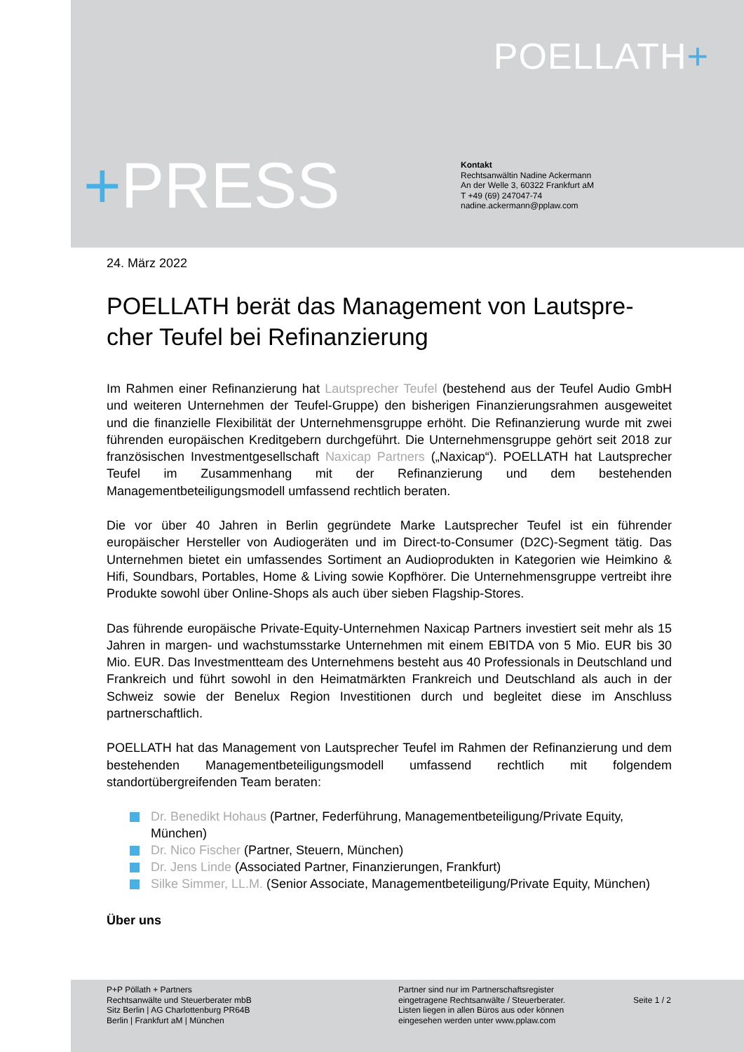POELLATH+
+PRESS
Kontakt
Rechtsanwältin Nadine Ackermann
An der Welle 3, 60322 Frankfurt aM
T +49 (69) 247047-74
nadine.ackermann@pplaw.com
24. März 2022
POELLATH berät das Management von Lautspre-cher Teufel bei Refinanzierung
Im Rahmen einer Refinanzierung hat Lautsprecher Teufel (bestehend aus der Teufel Audio GmbH und weiteren Unternehmen der Teufel-Gruppe) den bisherigen Finanzierungsrahmen ausgeweitet und die finanzielle Flexibilität der Unternehmensgruppe erhöht. Die Refinanzierung wurde mit zwei führenden europäischen Kreditgebern durchgeführt. Die Unternehmensgruppe gehört seit 2018 zur französischen Investmentgesellschaft Naxicap Partners („Naxicap“). POELLATH hat Lautsprecher Teufel im Zusammenhang mit der Refinanzierung und dem bestehenden Managementbeteiligungsmodell umfassend rechtlich beraten.
Die vor über 40 Jahren in Berlin gegründete Marke Lautsprecher Teufel ist ein führender europäischer Hersteller von Audiogeräten und im Direct-to-Consumer (D2C)-Segment tätig. Das Unternehmen bietet ein umfassendes Sortiment an Audioprodukten in Kategorien wie Heimkino & Hifi, Soundbars, Portables, Home & Living sowie Kopfhörer. Die Unternehmensgruppe vertreibt ihre Produkte sowohl über Online-Shops als auch über sieben Flagship-Stores.
Das führende europäische Private-Equity-Unternehmen Naxicap Partners investiert seit mehr als 15 Jahren in margen- und wachstumsstarke Unternehmen mit einem EBITDA von 5 Mio. EUR bis 30 Mio. EUR. Das Investmentteam des Unternehmens besteht aus 40 Professionals in Deutschland und Frankreich und führt sowohl in den Heimatmärkten Frankreich und Deutschland als auch in der Schweiz sowie der Benelux Region Investitionen durch und begleitet diese im Anschluss partnerschaftlich.
POELLATH hat das Management von Lautsprecher Teufel im Rahmen der Refinanzierung und dem bestehenden Managementbeteiligungsmodell umfassend rechtlich mit folgendem standortübergreifenden Team beraten:
Dr. Benedikt Hohaus (Partner, Federführung, Managementbeteiligung/Private Equity, München)
Dr. Nico Fischer (Partner, Steuern, München)
Dr. Jens Linde (Associated Partner, Finanzierungen, Frankfurt)
Silke Simmer, LL.M. (Senior Associate, Managementbeteiligung/Private Equity, München)
Über uns
P+P Pöllath + Partners
Rechtsanwälte und Steuerberater mbB
Sitz Berlin | AG Charlottenburg PR64B
Berlin | Frankfurt aM | München
Partner sind nur im Partnerschaftsregister
eingetragene Rechtsanwälte / Steuerberater.
Listen liegen in allen Büros aus oder können
eingesehen werden unter www.pplaw.com
Seite 1 / 2